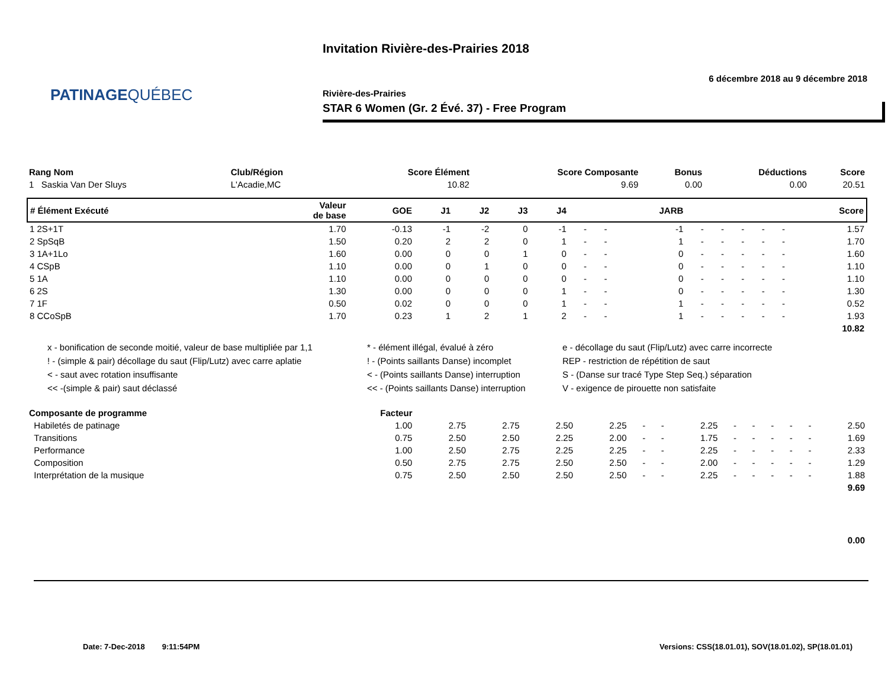PATINAGEQUÉBEC
Invitation Rivière-des-Prairies 2018
6 décembre 2018 au 9 décembre 2018
Rivière-des-Prairies
STAR 6 Women (Gr. 2 Évé. 37) - Free Program
| Rang Nom | Club/Région | Score Élément | Score Composante | Bonus | Déductions | Score |
| --- | --- | --- | --- | --- | --- | --- |
| 1 Saskia Van Der Sluys | L'Acadie,MC | 10.82 | 9.69 | 0.00 | 0.00 | 20.51 |
| # Élément Exécuté | Valeur de base | GOE | J1 | J2 | J3 | J4 | | | JARB | | | | | | Score |
| --- | --- | --- | --- | --- | --- | --- | --- | --- | --- | --- | --- | --- | --- | --- | --- |
| 1 2S+1T | 1.70 | -0.13 | -1 | -2 | 0 | -1 | - | - | -1 | - | - | - | - | - | 1.57 |
| 2 SpSqB | 1.50 | 0.20 | 2 | 2 | 0 | 1 | - | - | 1 | - | - | - | - | - | 1.70 |
| 3 1A+1Lo | 1.60 | 0.00 | 0 | 0 | 1 | 0 | - | - | 0 | - | - | - | - | - | 1.60 |
| 4 CSpB | 1.10 | 0.00 | 0 | 1 | 0 | 0 | - | - | 0 | - | - | - | - | - | 1.10 |
| 5 1A | 1.10 | 0.00 | 0 | 0 | 0 | 0 | - | - | 0 | - | - | - | - | - | 1.10 |
| 6 2S | 1.30 | 0.00 | 0 | 0 | 0 | 1 | - | - | 0 | - | - | - | - | - | 1.30 |
| 7 1F | 0.50 | 0.02 | 0 | 0 | 0 | 1 | - | - | 1 | - | - | - | - | - | 0.52 |
| 8 CCoSpB | 1.70 | 0.23 | 1 | 2 | 1 | 2 | - | - | 1 | - | - | - | - | - | 1.93 |
| 10.82 | | | | | | | | | | | | | | | |
x - bonification de seconde moitié, valeur de base multipliée par 1,1
* - élément illégal, évalué à zéro
e - décollage du saut (Flip/Lutz) avec carre incorrecte
! - (simple & pair) décollage du saut (Flip/Lutz) avec carre aplatie
! - (Points saillants Danse) incomplet
REP - restriction de répétition de saut
< - saut avec rotation insuffisante
< - (Points saillants Danse) interruption
S - (Danse sur tracé Type Step Seq.) séparation
<< -(simple & pair) saut déclassé
<< - (Points saillants Danse) interruption
V - exigence de pirouette non satisfaite
| Composante de programme | Facteur | | | | | | | | | | | | | |
| --- | --- | --- | --- | --- | --- | --- | --- | --- | --- | --- | --- | --- | --- | --- |
| Habiletés de patinage | 1.00 | 2.75 | 2.75 | 2.50 | 2.25 | - | - | 2.25 | - | - | - | - | - | 2.50 |
| Transitions | 0.75 | 2.50 | 2.50 | 2.25 | 2.00 | - | - | 1.75 | - | - | - | - | - | 1.69 |
| Performance | 1.00 | 2.50 | 2.75 | 2.25 | 2.25 | - | - | 2.25 | - | - | - | - | - | 2.33 |
| Composition | 0.50 | 2.75 | 2.75 | 2.50 | 2.50 | - | - | 2.00 | - | - | - | - | - | 1.29 |
| Interprétation de la musique | 0.75 | 2.50 | 2.50 | 2.50 | 2.50 | - | - | 2.25 | - | - | - | - | - | 1.88 |
| 9.69 | | | | | | | | | | | | | | |
| 0.00 | | | | | | | | | | | | | | |
Date: 7-Dec-2018 9:11:54PM
Versions: CSS(18.01.01), SOV(18.01.02), SP(18.01.01)